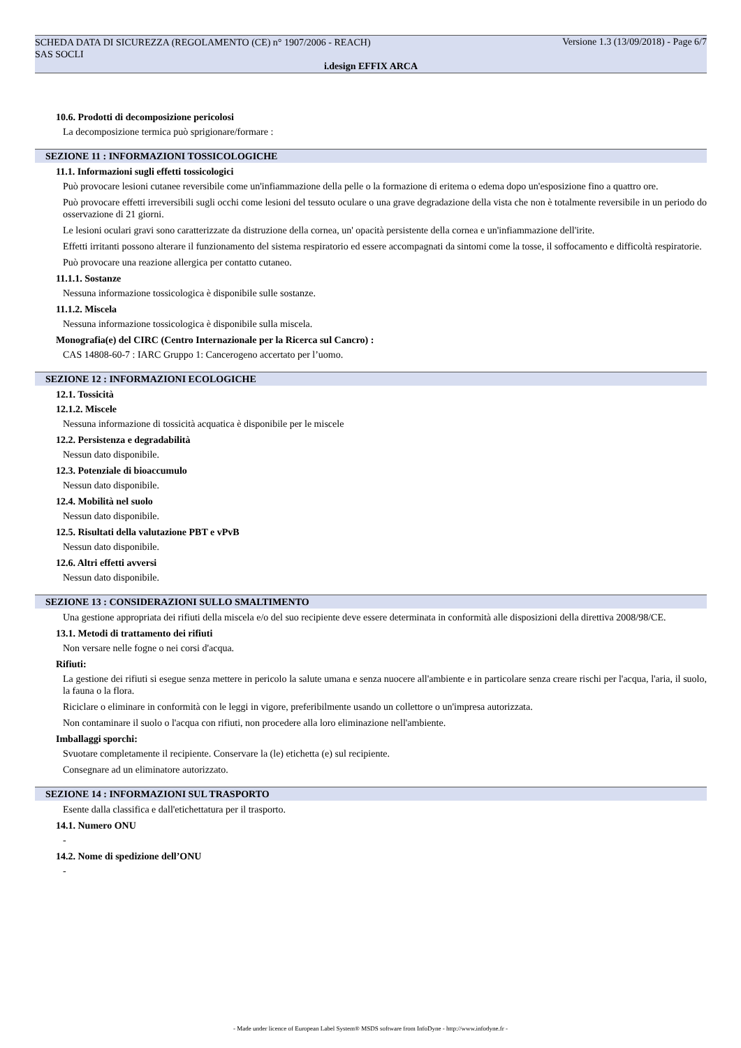SCHEDA DATA DI SICUREZZA (REGOLAMENTO (CE) n° 1907/2006 - REACH)
SAS SOCLI
Versione 1.3 (13/09/2018) - Page 6/7
i.design EFFIX ARCA
10.6. Prodotti di decomposizione pericolosi
La decomposizione termica può sprigionare/formare :
SEZIONE 11 : INFORMAZIONI TOSSICOLOGICHE
11.1. Informazioni sugli effetti tossicologici
Può provocare lesioni cutanee reversibile come un'infiammazione della pelle o la formazione di eritema o edema dopo un'esposizione fino a quattro ore.
Può provocare effetti irreversibili sugli occhi come lesioni del tessuto oculare o una grave degradazione della vista che non è totalmente reversibile in un periodo do osservazione di 21 giorni.
Le lesioni oculari gravi sono caratterizzate da distruzione della cornea, un' opacità persistente della cornea e un'infiammazione dell'irite.
Effetti irritanti possono alterare il funzionamento del sistema respiratorio ed essere accompagnati da sintomi come la tosse, il soffocamento e difficoltà respiratorie.
Può provocare una reazione allergica per contatto cutaneo.
11.1.1. Sostanze
Nessuna informazione tossicologica è disponibile sulle sostanze.
11.1.2. Miscela
Nessuna informazione tossicologica è disponibile sulla miscela.
Monografia(e) del CIRC (Centro Internazionale per la Ricerca sul Cancro) :
CAS 14808-60-7 : IARC Gruppo 1: Cancerogeno accertato per l’uomo.
SEZIONE 12 : INFORMAZIONI ECOLOGICHE
12.1. Tossicità
12.1.2. Miscele
Nessuna informazione di tossicità acquatica è disponibile per le miscele
12.2. Persistenza e degradabilità
Nessun dato disponibile.
12.3. Potenziale di bioaccumulo
Nessun dato disponibile.
12.4. Mobilità nel suolo
Nessun dato disponibile.
12.5. Risultati della valutazione PBT e vPvB
Nessun dato disponibile.
12.6. Altri effetti avversi
Nessun dato disponibile.
SEZIONE 13 : CONSIDERAZIONI SULLO SMALTIMENTO
Una gestione appropriata dei rifiuti della miscela e/o del suo recipiente deve essere determinata in conformità alle disposizioni della direttiva 2008/98/CE.
13.1. Metodi di trattamento dei rifiuti
Non versare nelle fogne o nei corsi d'acqua.
Rifiuti:
La gestione dei rifiuti si esegue senza mettere in pericolo la salute umana e senza nuocere all'ambiente e in particolare senza creare rischi per l'acqua, l'aria, il suolo, la fauna o la flora.
Riciclare o eliminare in conformità con le leggi in vigore, preferibilmente usando un collettore o un'impresa autorizzata.
Non contaminare il suolo o l'acqua con rifiuti, non procedere alla loro eliminazione nell'ambiente.
Imballaggi sporchi:
Svuotare completamente il recipiente. Conservare la (le) etichetta (e) sul recipiente.
Consegnare ad un eliminatore autorizzato.
SEZIONE 14 : INFORMAZIONI SUL TRASPORTO
Esente dalla classifica e dall'etichettatura per il trasporto.
14.1. Numero ONU
-
14.2. Nome di spedizione dell’ONU
-
- Made under licence of European Label System® MSDS software from InfoDyne - http://www.infodyne.fr -